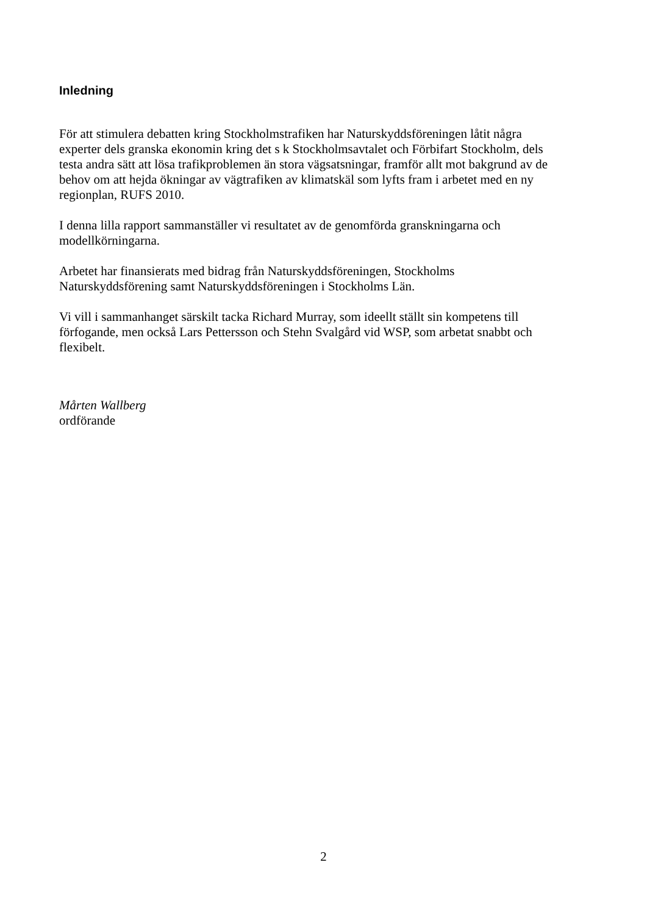Inledning
För att stimulera debatten kring Stockholmstrafiken har Naturskyddsföreningen låtit några experter dels granska ekonomin kring det s k Stockholmsavtalet och Förbifart Stockholm, dels testa andra sätt att lösa trafikproblemen än stora vägsatsningar, framför allt mot bakgrund av de behov om att hejda ökningar av vägtrafiken av klimatskäl som lyfts fram i arbetet med en ny regionplan, RUFS 2010.
I denna lilla rapport sammanställer vi resultatet av de genomförda granskningarna och modellkörningarna.
Arbetet har finansierats med bidrag från Naturskyddsföreningen, Stockholms Naturskyddsförening samt Naturskyddsföreningen i Stockholms Län.
Vi vill i sammanhanget särskilt tacka Richard Murray, som ideellt ställt sin kompetens till förfogande, men också Lars Pettersson och Stehn Svalgård vid WSP, som arbetat snabbt och flexibelt.
Mårten Wallberg
ordförande
2